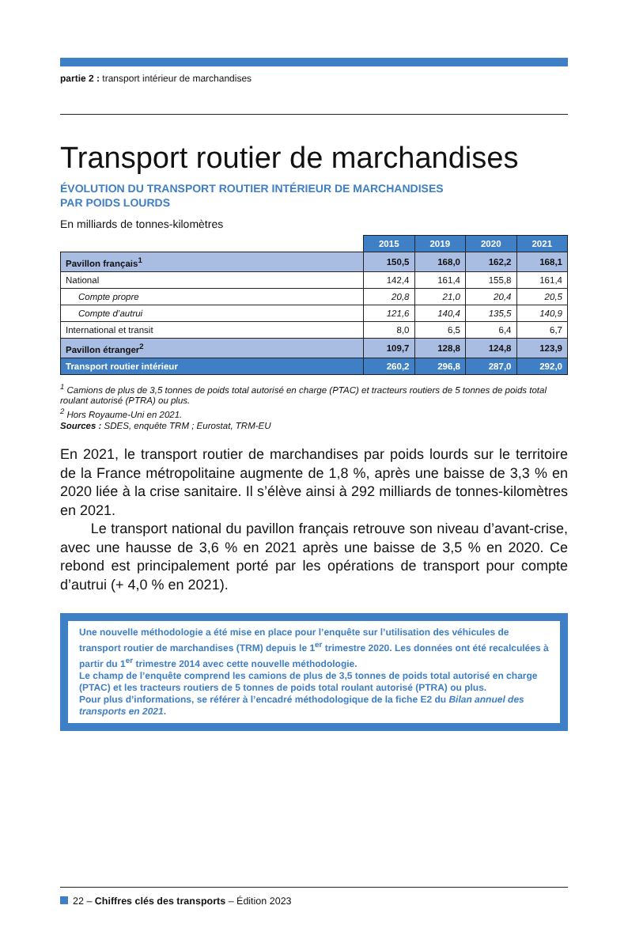partie 2 : transport intérieur de marchandises
Transport routier de marchandises
ÉVOLUTION DU TRANSPORT ROUTIER INTÉRIEUR DE MARCHANDISES
PAR POIDS LOURDS
En milliards de tonnes-kilomètres
| | 2015 | 2019 | 2020 | 2021 |
| --- | --- | --- | --- | --- |
| Pavillon français<sup>1</sup> | 150,5 | 168,0 | 162,2 | 168,1 |
| National | 142,4 | 161,4 | 155,8 | 161,4 |
| Compte propre | 20,8 | 21,0 | 20,4 | 20,5 |
| Compte d’autrui | 121,6 | 140,4 | 135,5 | 140,9 |
| International et transit | 8,0 | 6,5 | 6,4 | 6,7 |
| Pavillon étranger<sup>2</sup> | 109,7 | 128,8 | 124,8 | 123,9 |
| Transport routier intérieur | 260,2 | 296,8 | 287,0 | 292,0 |
<sup>1</sup> Camions de plus de 3,5 tonnes de poids total autorisé en charge (PTAC) et tracteurs routiers de 5 tonnes de poids total roulant autorisé (PTRA) ou plus.
<sup>2</sup> Hors Royaume-Uni en 2021.
Sources : SDES, enquête TRM ; Eurostat, TRM-EU
En 2021, le transport routier de marchandises par poids lourds sur le territoire de la France métropolitaine augmente de 1,8 %, après une baisse de 3,3 % en 2020 liée à la crise sanitaire. Il s’élève ainsi à 292 milliards de tonnes-kilomètres en 2021.
Le transport national du pavillon français retrouve son niveau d’avant-crise, avec une hausse de 3,6 % en 2021 après une baisse de 3,5 % en 2020. Ce rebond est principalement porté par les opérations de transport pour compte d’autrui (+ 4,0 % en 2021).
Une nouvelle méthodologie a été mise en place pour l’enquête sur l’utilisation des véhicules de transport routier de marchandises (TRM) depuis le 1<sup>er</sup> trimestre 2020. Les données ont été recalculées à partir du 1<sup>er</sup> trimestre 2014 avec cette nouvelle méthodologie.
Le champ de l’enquête comprend les camions de plus de 3,5 tonnes de poids total autorisé en charge (PTAC) et les tracteurs routiers de 5 tonnes de poids total roulant autorisé (PTRA) ou plus.
Pour plus d’informations, se référer à l’encadré méthodologique de la fiche E2 du Bilan annuel des transports en 2021.
22 – Chiffres clés des transports – Édition 2023